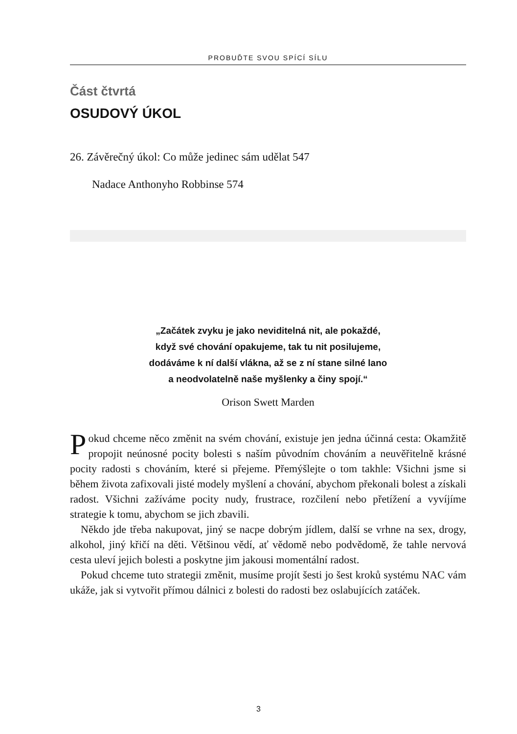PROBUĎTE SVOU SPÍCÍ SÍLU
Část čtvrtá
OSUDOVÝ ÚKOL
26. Závěrečný úkol: Co může jedinec sám udělat 547
Nadace Anthonyho Robbinse 574
„Začátek zvyku je jako neviditelná nit, ale pokaždé,
když své chování opakujeme, tak tu nit posilujeme,
dodáváme k ní další vlákna, až se z ní stane silné lano
a neodvolatelně naše myšlenky a činy spojí.“
Orison Swett Marden
Pokud chceme něco změnit na svém chování, existuje jen jedna účinná cesta: Okamžitě propojit neúnosné pocity bolesti s naším původním chováním a neuvěřitelně krásné pocity radosti s chováním, které si přejeme. Přemýšlejte o tom takhle: Všichni jsme si během života zafixovali jisté modely myšlení a chování, abychom překonali bolest a získali radost. Všichni zažíváme pocity nudy, frustrace, rozčilení nebo přetížení a vyvíjíme strategie k tomu, abychom se jich zbavili.
Někdo jde třeba nakupovat, jiný se nacpe dobrým jídlem, další se vrhne na sex, drogy, alkohol, jiný křičí na děti. Většinou vědí, ať vědomě nebo podvědomě, že tahle nervová cesta uleví jejich bolesti a poskytne jim jakousi momentální radost.
Pokud chceme tuto strategii změnit, musíme projít šesti jo šest kroků systému NAC vám ukáže, jak si vytvořit přímou dálnici z bolesti do radosti bez oslabujících zatáček.
3